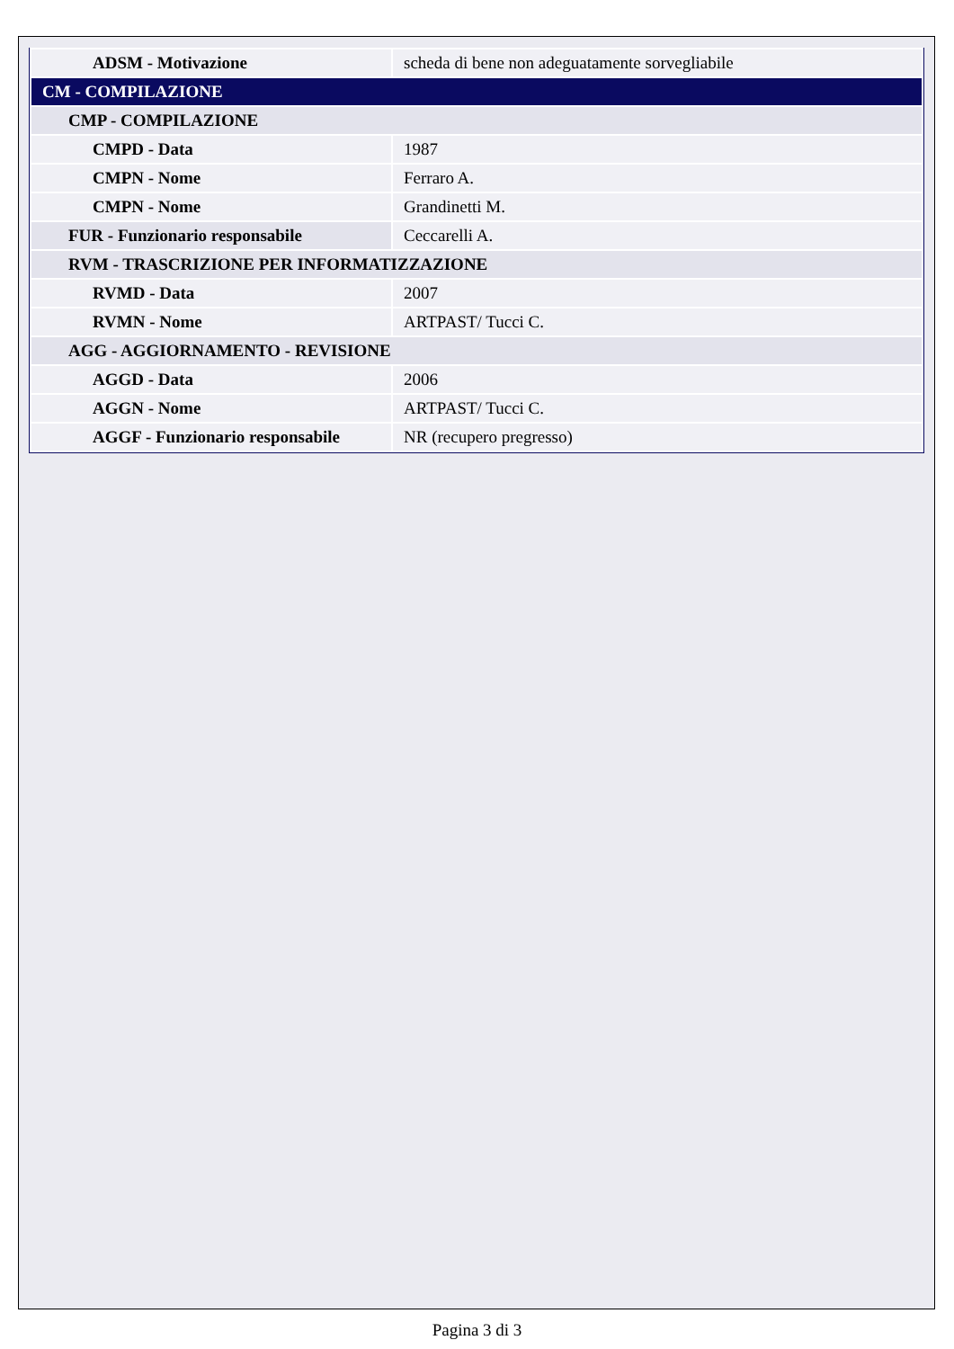| ADSM - Motivazione | scheda di bene non adeguatamente sorvegliabile |
| CM - COMPILAZIONE | |
| CMP - COMPILAZIONE | |
| CMPD - Data | 1987 |
| CMPN - Nome | Ferraro A. |
| CMPN - Nome | Grandinetti M. |
| FUR - Funzionario responsabile | Ceccarelli A. |
| RVM - TRASCRIZIONE PER INFORMATIZZAZIONE | |
| RVMD - Data | 2007 |
| RVMN - Nome | ARTPAST/ Tucci C. |
| AGG - AGGIORNAMENTO - REVISIONE | |
| AGGD - Data | 2006 |
| AGGN - Nome | ARTPAST/ Tucci C. |
| AGGF - Funzionario responsabile | NR (recupero pregresso) |
Pagina 3 di 3